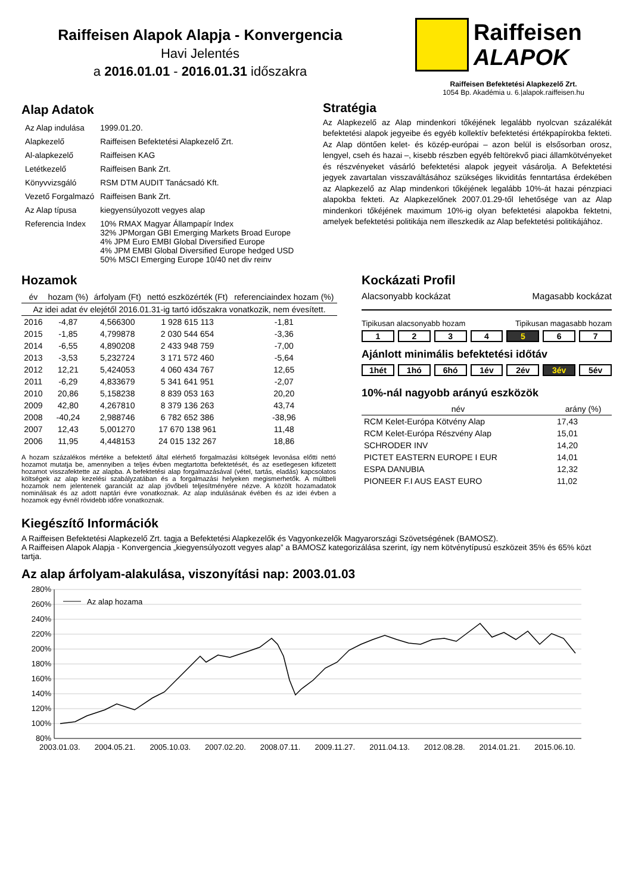Raiffeisen Alapok Alapja - Konvergencia
Havi Jelentés
a 2016.01.01 - 2016.01.31 időszakra
Raiffeisen
ALAPOK
Raiffeisen Befektetési Alapkezelő Zrt.
1054 Bp. Akadémia u. 6.|alapok.raiffeisen.hu
Alap Adatok
| Az Alap indulása | 1999.01.20. |
| Alapkezelő | Raiffeisen Befektetési Alapkezelő Zrt. |
| Al-alapkezelő | Raiffeisen KAG |
| Letétkezelő | Raiffeisen Bank Zrt. |
| Könyvvizsgáló | RSM DTM AUDIT Tanácsadó Kft. |
| Vezető Forgalmazó | Raiffeisen Bank Zrt. |
| Az Alap típusa | kiegyensúlyozott vegyes alap |
| Referencia Index | 10% RMAX Magyar Állampapír Index 32% JPMorgan GBI Emerging Markets Broad Europe 4% JPM Euro EMBI Global Diversified Europe 4% JPM EMBI Global Diversified Europe hedged USD 50% MSCI Emerging Europe 10/40 net div reinv |
Stratégia
Az Alapkezelő az Alap mindenkori tőkéjének legalább nyolcvan százalékát befektetési alapok jegyeibe és egyéb kollektív befektetési értékpapírokba fekteti. Az Alap döntően kelet- és közép-európai – azon belül is elsősorban orosz, lengyel, cseh és hazai –, kisebb részben egyéb feltörekvő piaci államkötvényeket és részvényeket vásárló befektetési alapok jegyeit vásárolja. A Befektetési jegyek zavartalan visszaváltásához szükséges likviditás fenntartása érdekében az Alapkezelő az Alap mindenkori tőkéjének legalább 10%-át hazai pénzpiaci alapokba fekteti. Az Alapkezelőnek 2007.01.29-től lehetősége van az Alap mindenkori tőkéjének maximum 10%-ig olyan befektetési alapokba fektetni, amelyek befektetési politikája nem illeszkedik az Alap befektetési politikájához.
Hozamok
| év | hozam (%) | árfolyam (Ft) | nettó eszközérték (Ft) | referenciaindex hozam (%) |
| --- | --- | --- | --- | --- |
| Az idei adat év elejétől 2016.01.31-ig tartó időszakra vonatkozik, nem évesített. | | | | |
| 2016 | -4,87 | 4,566300 | 1 928 615 113 | -1,81 |
| 2015 | -1,85 | 4,799878 | 2 030 544 654 | -3,36 |
| 2014 | -6,55 | 4,890208 | 2 433 948 759 | -7,00 |
| 2013 | -3,53 | 5,232724 | 3 171 572 460 | -5,64 |
| 2012 | 12,21 | 5,424053 | 4 060 434 767 | 12,65 |
| 2011 | -6,29 | 4,833679 | 5 341 641 951 | -2,07 |
| 2010 | 20,86 | 5,158238 | 8 839 053 163 | 20,20 |
| 2009 | 42,80 | 4,267810 | 8 379 136 263 | 43,74 |
| 2008 | -40,24 | 2,988746 | 6 782 652 386 | -38,96 |
| 2007 | 12,43 | 5,001270 | 17 670 138 961 | 11,48 |
| 2006 | 11,95 | 4,448153 | 24 015 132 267 | 18,86 |
A hozam százalékos mértéke a befektető által elérhető forgalmazási költségek levonása előtti nettó hozamot mutatja be, amennyiben a teljes évben megtartotta befektetését, és az esetlegesen kifizetett hozamot visszafektette az alapba. A befektetési alap forgalmazásával (vétel, tartás, eladás) kapcsolatos költségek az alap kezelési szabályzatában és a forgalmazási helyeken megismerhetők. A múltbeli hozamok nem jelentenek garanciát az alap jövőbeli teljesítményére nézve. A közölt hozamadatok nominálisak és az adott naptári évre vonatkoznak. Az alap indulásának évében és az idei évben a hozamok egy évnél rövidebb időre vonatkoznak.
Kockázati Profil
Alacsonyabb kockázat Magasabb kockázat
Tipikusan alacsonyabb hozam Tipikusan magasabb hozam
1 2 3 4 5 6 7
Ajánlott minimális befektetési időtáv
1hét 1hó 6hó 1év 2év 3év 5év
10%-nál nagyobb arányú eszközök
| név | arány (%) |
| --- | --- |
| RCM Kelet-Európa Kötvény Alap | 17,43 |
| RCM Kelet-Európa Részvény Alap | 15,01 |
| SCHRODER INV | 14,20 |
| PICTET EASTERN EUROPE I EUR | 14,01 |
| ESPA DANUBIA | 12,32 |
| PIONEER F.I AUS EAST EURO | 11,02 |
Kiegészítő Információk
A Raiffeisen Befektetési Alapkezelő Zrt. tagja a Befektetési Alapkezelők és Vagyonkezelők Magyarországi Szövetségének (BAMOSZ).
A Raiffeisen Alapok Alapja - Konvergencia „kiegyensúlyozott vegyes alap” a BAMOSZ kategorizálása szerint, így nem kötvénytípusú eszközeit 35% és 65% közt tartja.
Az alap árfolyam-alakulása, viszonyítási nap: 2003.01.03
280%
260%
240%
220%
200%
180%
160%
140%
120%
100%
80%
Az alap hozama
2003.01.03. 2004.05.21. 2005.10.03. 2007.02.20. 2008.07.11. 2009.11.27. 2011.04.13. 2012.08.28. 2014.01.21. 2015.06.10.